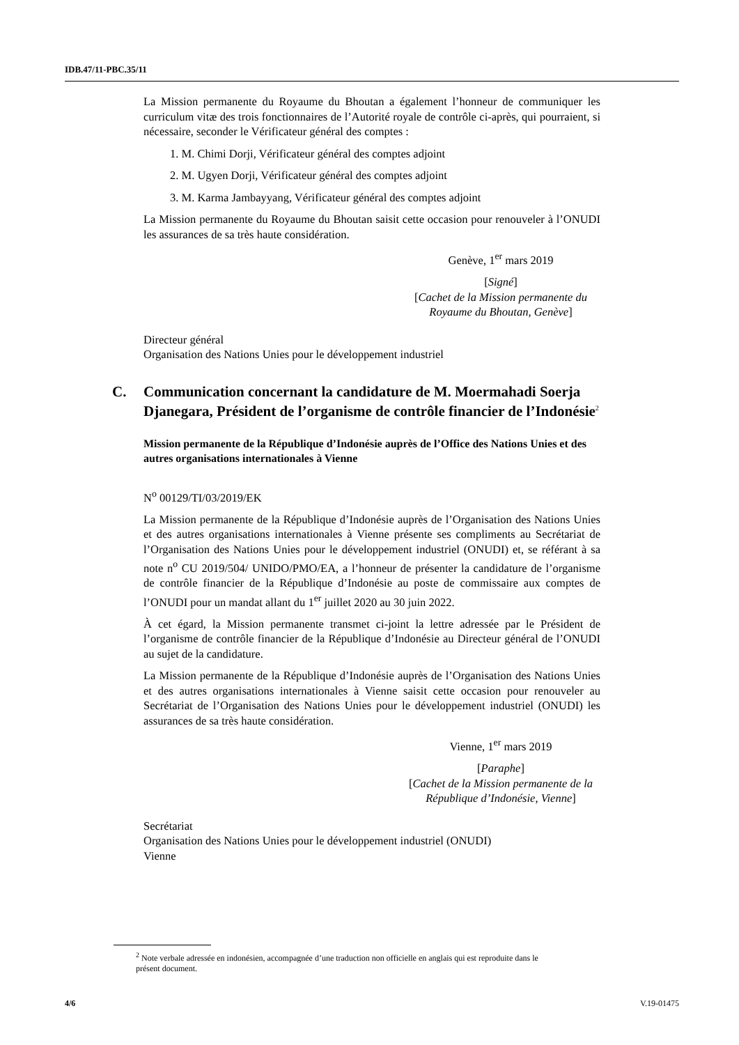IDB.47/11-PBC.35/11
La Mission permanente du Royaume du Bhoutan a également l’honneur de communiquer les curriculum vitæ des trois fonctionnaires de l’Autorité royale de contrôle ci-après, qui pourraient, si nécessaire, seconder le Vérificateur général des comptes :
1. M. Chimi Dorji, Vérificateur général des comptes adjoint
2. M. Ugyen Dorji, Vérificateur général des comptes adjoint
3. M. Karma Jambayyang, Vérificateur général des comptes adjoint
La Mission permanente du Royaume du Bhoutan saisit cette occasion pour renouveler à l’ONUDI les assurances de sa très haute considération.
Genève, 1<sup>er</sup> mars 2019
[Signé]
[Cachet de la Mission permanente du Royaume du Bhoutan, Genève]
Directeur général
Organisation des Nations Unies pour le développement industriel
C. Communication concernant la candidature de M. Moermahadi Soerja Djanegara, Président de l’organisme de contrôle financier de l’Indonésie<sup>2</sup>
Mission permanente de la République d’Indonésie auprès de l’Office des Nations Unies et des autres organisations internationales à Vienne
N<sup>o</sup> 00129/TI/03/2019/EK
La Mission permanente de la République d’Indonésie auprès de l’Organisation des Nations Unies et des autres organisations internationales à Vienne présente ses compliments au Secrétariat de l’Organisation des Nations Unies pour le développement industriel (ONUDI) et, se référant à sa note n<sup>o</sup> CU 2019/504/ UNIDO/PMO/EA, a l’honneur de présenter la candidature de l’organisme de contrôle financier de la République d’Indonésie au poste de commissaire aux comptes de l’ONUDI pour un mandat allant du 1<sup>er</sup> juillet 2020 au 30 juin 2022.
À cet égard, la Mission permanente transmet ci-joint la lettre adressée par le Président de l’organisme de contrôle financier de la République d’Indonésie au Directeur général de l’ONUDI au sujet de la candidature.
La Mission permanente de la République d’Indonésie auprès de l’Organisation des Nations Unies et des autres organisations internationales à Vienne saisit cette occasion pour renouveler au Secrétariat de l’Organisation des Nations Unies pour le développement industriel (ONUDI) les assurances de sa très haute considération.
Vienne, 1<sup>er</sup> mars 2019
[Paraphe]
[Cachet de la Mission permanente de la République d’Indonésie, Vienne]
Secrétariat
Organisation des Nations Unies pour le développement industriel (ONUDI)
Vienne
<sup>2</sup> Note verbale adressée en indonésien, accompagnée d’une traduction non officielle en anglais qui est reproduite dans le présent document.
4/6 V.19-01475